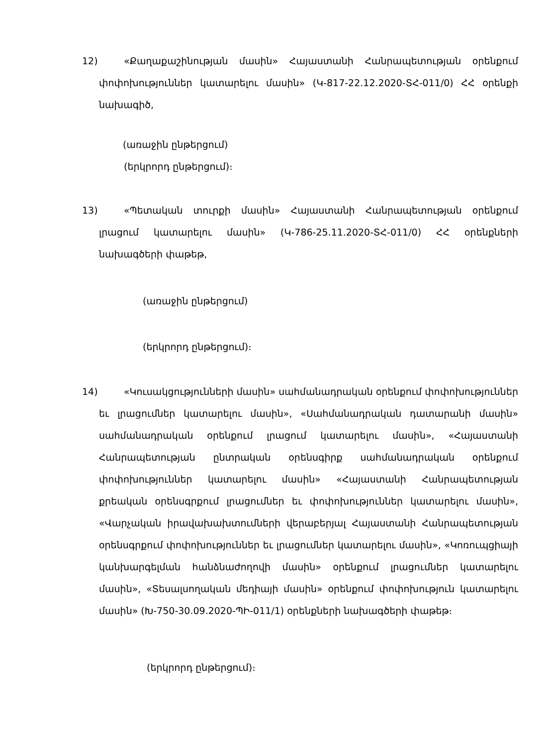12)
«Քաղաքաշինության մասին» Հայաստանի Հանրապետության օրենքում փոփոխություններ կատարելու մասին» (Կ-817-22.12.2020-ՏՀ-011/0) ՀՀ օրենքի նախագիծ,
(առաջին ընթերցում)
(երկրորդ ընթերցում)։
13)
«Պետական տուրքի մասին» Հայաստանի Հանրապետության օրենքում լրացում կատարելու մասին» (Կ-786-25.11.2020-ՏՀ-011/0) ՀՀ օրենքների նախագծերի փաթեթ,
(առաջին ընթերցում)
(երկրորդ ընթերցում)։
14)
«Կուսակցությունների մասին» սահմանադրական օրենքում փոփոխություններ եւ լրացումներ կատարելու մասին», «Սահմանադրական դատարանի մասին» սահմանադրական օրենքում լրացում կատարելու մասին», «Հայաստանի Հանրապետության ընտրական օրենսգիրք սահմանադրական օրենքում փոփոխություններ կատարելու մասին» «Հայաստանի Հանրապետության քրեական օրենսգրքում լրացումներ եւ փոփոխություններ կատարելու մասին», «Վարչական իրավախախտումների վերաբերյալ Հայաստանի Հանրապետության օրենսգրքում փոփոխություններ եւ լրացումներ կատարելու մասին», «Կոռուպցիայի կանխարգելման հանձնաժողովի մասին» օրենքում լրացումներ կատարելու մասին», «Տեսալսողական մեդիայի մասին» օրենքում փոփոխություն կատարելու մասին» (Խ-750-30.09.2020-ՊԻ-011/1) օրենքների նախագծերի փաթեթ։
(երկրորդ ընթերցում)։